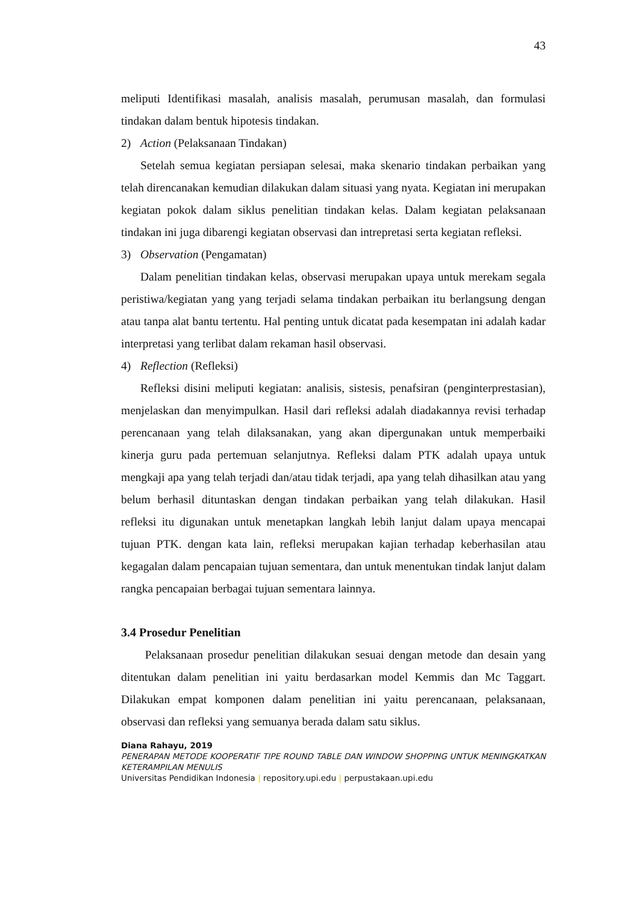43
meliputi Identifikasi masalah, analisis masalah, perumusan masalah, dan formulasi tindakan dalam bentuk hipotesis tindakan.
2) Action (Pelaksanaan Tindakan)
Setelah semua kegiatan persiapan selesai, maka skenario tindakan perbaikan yang telah direncanakan kemudian dilakukan dalam situasi yang nyata. Kegiatan ini merupakan kegiatan pokok dalam siklus penelitian tindakan kelas. Dalam kegiatan pelaksanaan tindakan ini juga dibarengi kegiatan observasi dan intrepretasi serta kegiatan refleksi.
3) Observation (Pengamatan)
Dalam penelitian tindakan kelas, observasi merupakan upaya untuk merekam segala peristiwa/kegiatan yang yang terjadi selama tindakan perbaikan itu berlangsung dengan atau tanpa alat bantu tertentu. Hal penting untuk dicatat pada kesempatan ini adalah kadar interpretasi yang terlibat dalam rekaman hasil observasi.
4) Reflection (Refleksi)
Refleksi disini meliputi kegiatan: analisis, sistesis, penafsiran (penginterprestasian), menjelaskan dan menyimpulkan. Hasil dari refleksi adalah diadakannya revisi terhadap perencanaan yang telah dilaksanakan, yang akan dipergunakan untuk memperbaiki kinerja guru pada pertemuan selanjutnya. Refleksi dalam PTK adalah upaya untuk mengkaji apa yang telah terjadi dan/atau tidak terjadi, apa yang telah dihasilkan atau yang belum berhasil dituntaskan dengan tindakan perbaikan yang telah dilakukan. Hasil refleksi itu digunakan untuk menetapkan langkah lebih lanjut dalam upaya mencapai tujuan PTK. dengan kata lain, refleksi merupakan kajian terhadap keberhasilan atau kegagalan dalam pencapaian tujuan sementara, dan untuk menentukan tindak lanjut dalam rangka pencapaian berbagai tujuan sementara lainnya.
3.4 Prosedur Penelitian
Pelaksanaan prosedur penelitian dilakukan sesuai dengan metode dan desain yang ditentukan dalam penelitian ini yaitu berdasarkan model Kemmis dan Mc Taggart. Dilakukan empat komponen dalam penelitian ini yaitu perencanaan, pelaksanaan, observasi dan refleksi yang semuanya berada dalam satu siklus.
Diana Rahayu, 2019
PENERAPAN METODE KOOPERATIF TIPE ROUND TABLE DAN WINDOW SHOPPING UNTUK MENINGKATKAN KETERAMPILAN MENULIS
Universitas Pendidikan Indonesia | repository.upi.edu | perpustakaan.upi.edu